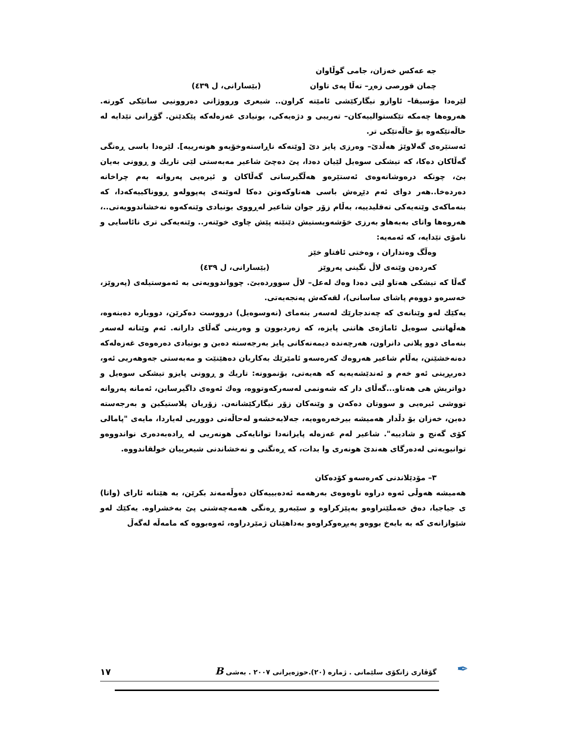جه عەكس خەزان، جامی گوڵاوان
چمان قورصی زەڕ– تەڵا پەی تاوان (بێسارانی، ل ٤٣٩)
لێرەدا مۆسیقا– ئاوازو نیگارکێشی ئامێتە کراون.. شیعری ورووژانی دەروونیی ساتێکی کورتە. هەروەها چەمکە تێکستوالییەکان– تەریبی و دژەیەکی، بونیادی غەزەلەکە پێکدێنن. گۆڕانی تێدایە لە حاڵەتێکەوە بۆ حاڵەتێکی تر.
ئەستێرەی گەلاوێژ هەڵدێ– وەرزی پایز دێ [وێنەکە ناڕاستەوخۆیەو هونەرییە]. لێرەدا باسی ڕەنگی گەڵاکان دەکا، کە تیشکی سوەیل لێیان دەدا، پێ دەچێ شاعیر مەبەستی لێی تاریك و ڕوونی بەیان بێ، چونکە درەوشانەوەی ئەستێرەو هەڵگیرسانی گەڵاکان و ئیرەیی پەروانە بەم چراخانە دەردەخا..هەر دوای ئەم دێڕەش باسی هەتاوکەوتن دەکا لەوێنەی پەپوولەو ڕووناکییەکەدا، کە بنەماکەی وێنەیەکی تەقلیدییە، بەڵام زۆر جوان شاعیر لەڕووی بونیادی وێنەکەوە نەخشاندوویەتی..، هەروەها واتای بەبەهاو بەرزی خۆشەویستیش دێنێتە پێش چاوی خوێنەر.. وێنەیەکی تری نائاسایی و نامۆی تێدایە، کە ئەمەیە:
وەڵگ وەنداران ، وەختی ئافتاو خێز
کەردەن وێنەی لاڵ نگینی پەروێز (بێسارانی، ل ٤٣٩)
گەڵا کە تیشکی هەتاو لێی دەدا وەك لەعل– لاڵ سووردەبێ. چوواندوویەتی بە ئەموستیلەی (پەروێز، خەسرەو دووەم پاشای ساسانی)، لقەکەش پەنجەیەتی.
یەکێك لەو وێنانەی کە چەندجارێك لەسەر بنەمای (نەوسوەیل) درووست دەکرێن، دووبارە دەبنەوە، هەڵهاتنی سوەیل ئاماژەی هاتنی پایزە، کە زەردبوون و وەرینی گەڵای دارانە. ئەم وێنانە لەسەر بنەمای دوو پلانی دانراون، هەرچەندە دیمەنەکانی پایز بەرجەستە دەبن و بونیادی دەرەوەی غەزەلەکە دەنەخشێنن، بەڵام شاعیر هەروەك کەرەسەو ئامێرێك بەکاریان دەهێنێت و مەبەستی جەوهەریی ئەو، دەربڕینی ئەو خەم و ئەندێشەیەیە کە هەیەتی، بۆنموونە: تاریك و ڕوونی پایزو تیشکی سوەیل و دواتریش هی هەتاو...گەڵای دار کە شەونمی لەسەرکەوتووە، وەك ئەوەی داگیرسابن، ئەمانە پەروانە تووشی ئیرەیی و سووتان دەکەن و وێنەکان زۆر نیگارکێشانەن. زۆریان پلاستیکین و بەرجەستە دەبن، خەزان بۆ دڵدار هەمیشە بیرخەرەوەیە، جەلابەخشەو لەحاڵەتی دووریی لەیاردا، مایەی "پامالی کۆی گەنج و شادییە". شاعیر لەم غەزەلە پایزانەدا توانایەکی هونەریی لە ڕادەبەدەری نواندووەو توانیویەتی لەدەرگای هەندێ هونەری وا بدات، کە ڕەنگنی و نەخشاندنی شیعرییان خولقاندووە.
٣– مۆدێلاندنی کەرەسەو کۆدەکان
هەمیشە هەوڵی ئەوە دراوە ناوەوەی بەرهەمە ئەدەبییەکان دەوڵەمەند بکرێن، بە هێنانە ئارای (واتا) ی جیاجیا، دەق خەملێنراوەو بەپێزکراوە و سێبەرو ڕەنگی هەمەچەشنی پێ بەخشراوە. یەکێك لەو شێوازانەی کە بە بایەخ بووەو پەیڕەوکراوەو بەداهێنان ژمێردراوە، ئەوەبووە کە مامەڵە لەگەڵ
✒
گۆڤاری زانکۆی سلێمانی . ژمارە (٢٠).حوزەیرانی ٢٠٠٧ . بەشی B ١٧